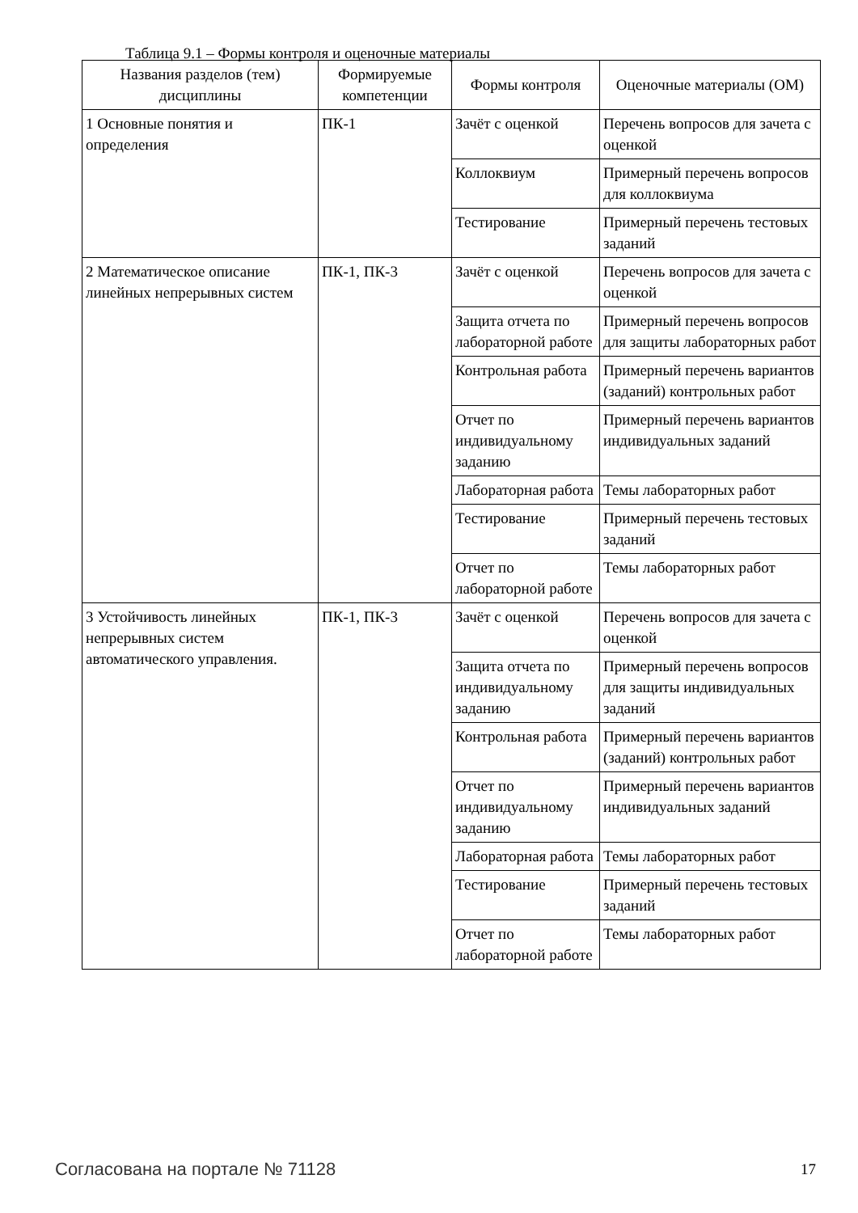Таблица 9.1 – Формы контроля и оценочные материалы
| Названия разделов (тем) дисциплины | Формируемые компетенции | Формы контроля | Оценочные материалы (ОМ) |
| --- | --- | --- | --- |
| 1 Основные понятия и определения | ПК-1 | Зачёт с оценкой | Перечень вопросов для зачета с оценкой |
| | | Коллоквиум | Примерный перечень вопросов для коллоквиума |
| | | Тестирование | Примерный перечень тестовых заданий |
| 2 Математическое описание линейных непрерывных систем | ПК-1, ПК-3 | Зачёт с оценкой | Перечень вопросов для зачета с оценкой |
| | | Защита отчета по лабораторной работе | Примерный перечень вопросов для защиты лабораторных работ |
| | | Контрольная работа | Примерный перечень вариантов (заданий) контрольных работ |
| | | Отчет по индивидуальному заданию | Примерный перечень вариантов индивидуальных заданий |
| | | Лабораторная работа | Темы лабораторных работ |
| | | Тестирование | Примерный перечень тестовых заданий |
| | | Отчет по лабораторной работе | Темы лабораторных работ |
| 3 Устойчивость линейных непрерывных систем автоматического управления. | ПК-1, ПК-3 | Зачёт с оценкой | Перечень вопросов для зачета с оценкой |
| | | Защита отчета по индивидуальному заданию | Примерный перечень вопросов для защиты индивидуальных заданий |
| | | Контрольная работа | Примерный перечень вариантов (заданий) контрольных работ |
| | | Отчет по индивидуальному заданию | Примерный перечень вариантов индивидуальных заданий |
| | | Лабораторная работа | Темы лабораторных работ |
| | | Тестирование | Примерный перечень тестовых заданий |
| | | Отчет по лабораторной работе | Темы лабораторных работ |
Согласована на портале № 71128 17